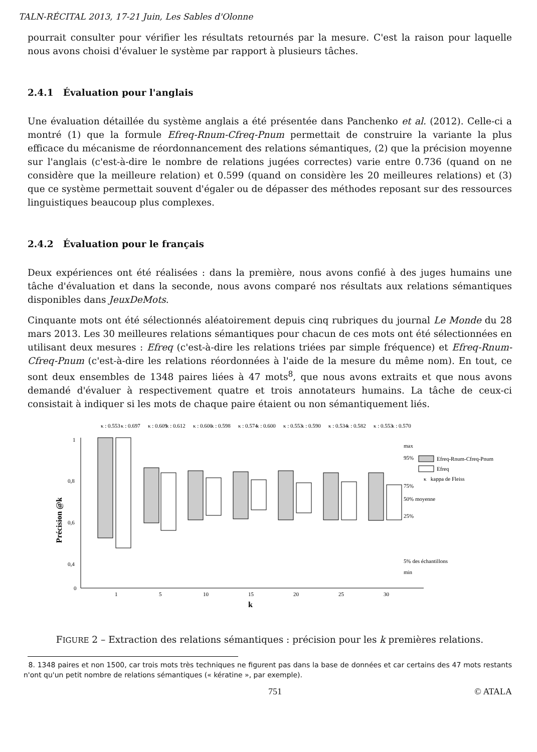TALN-RÉCITAL 2013, 17-21 Juin, Les Sables d'Olonne
pourrait consulter pour vérifier les résultats retournés par la mesure. C'est la raison pour laquelle nous avons choisi d'évaluer le système par rapport à plusieurs tâches.
2.4.1 Évaluation pour l'anglais
Une évaluation détaillée du système anglais a été présentée dans Panchenko et al. (2012). Celle-ci a montré (1) que la formule Efreq-Rnum-Cfreq-Pnum permettait de construire la variante la plus efficace du mécanisme de réordonnancement des relations sémantiques, (2) que la précision moyenne sur l'anglais (c'est-à-dire le nombre de relations jugées correctes) varie entre 0.736 (quand on ne considère que la meilleure relation) et 0.599 (quand on considère les 20 meilleures relations) et (3) que ce système permettait souvent d'égaler ou de dépasser des méthodes reposant sur des ressources linguistiques beaucoup plus complexes.
2.4.2 Évaluation pour le français
Deux expériences ont été réalisées : dans la première, nous avons confié à des juges humains une tâche d'évaluation et dans la seconde, nous avons comparé nos résultats aux relations sémantiques disponibles dans JeuxDeMots.
Cinquante mots ont été sélectionnés aléatoirement depuis cinq rubriques du journal Le Monde du 28 mars 2013. Les 30 meilleures relations sémantiques pour chacun de ces mots ont été sélectionnées en utilisant deux mesures : Efreq (c'est-à-dire les relations triées par simple fréquence) et Efreq-Rnum-Cfreq-Pnum (c'est-à-dire les relations réordonnées à l'aide de la mesure du même nom). En tout, ce sont deux ensembles de 1348 paires liées à 47 mots<sup>8</sup>, que nous avons extraits et que nous avons demandé d'évaluer à respectivement quatre et trois annotateurs humains. La tâche de ceux-ci consistait à indiquer si les mots de chaque paire étaient ou non sémantiquement liés.
1
0,8
0,6
0,4
0
1
5
10
15
20
25
30
k
Précision @k
Efreq-Rnum-Cfreq-Pnum
Efreq
κ kappa de Fleiss
max
95%
75%
50% moyenne
25%
5% des échantillons
min
κ : 0.553
κ : 0.697
κ : 0.609
κ : 0.612
κ : 0.600
κ : 0.598
κ : 0.574
κ : 0.600
κ : 0.553
κ : 0.590
κ : 0.534
κ : 0.582
κ : 0.553
κ : 0.570
FIGURE 2 – Extraction des relations sémantiques : précision pour les k premières relations.
8. 1348 paires et non 1500, car trois mots très techniques ne figurent pas dans la base de données et car certains des 47 mots restants n'ont qu'un petit nombre de relations sémantiques (« kératine », par exemple).
751 © ATALA